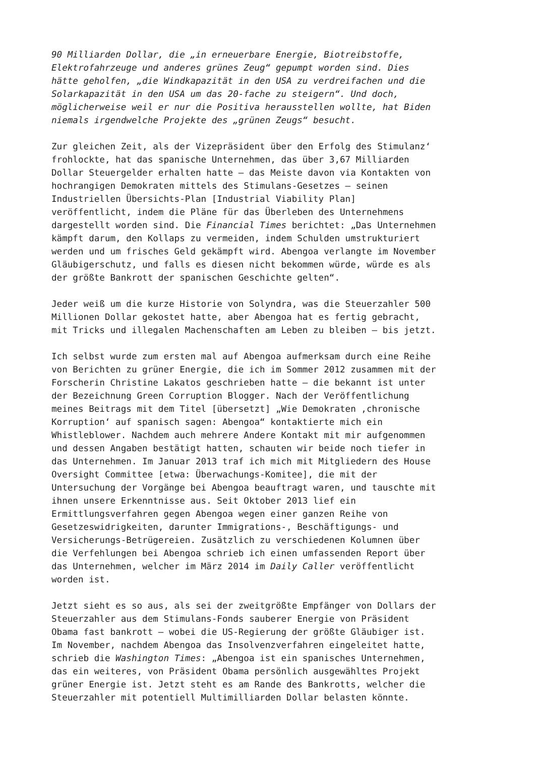90 Milliarden Dollar, die „in erneuerbare Energie, Biotreibstoffe, Elektrofahrzeuge und anderes grünes Zeug“ gepumpt worden sind. Dies hätte geholfen, „die Windkapazität in den USA zu verdreifachen und die Solarkapazität in den USA um das 20-fache zu steigern“. Und doch, möglicherweise weil er nur die Positiva herausstellen wollte, hat Biden niemals irgendwelche Projekte des „grünen Zeugs“ besucht.
Zur gleichen Zeit, als der Vizepräsident über den Erfolg des Stimulanz‘ frohlockte, hat das spanische Unternehmen, das über 3,67 Milliarden Dollar Steuergelder erhalten hatte – das Meiste davon via Kontakten von hochrangigen Demokraten mittels des Stimulans-Gesetzes – seinen Industriellen Übersichts-Plan [Industrial Viability Plan] veröffentlicht, indem die Pläne für das Überleben des Unternehmens dargestellt worden sind. Die Financial Times berichtet: „Das Unternehmen kämpft darum, den Kollaps zu vermeiden, indem Schulden umstrukturiert werden und um frisches Geld gekämpft wird. Abengoa verlangte im November Gläubigerschutz, und falls es diesen nicht bekommen würde, würde es als der größte Bankrott der spanischen Geschichte gelten“.
Jeder weiß um die kurze Historie von Solyndra, was die Steuerzahler 500 Millionen Dollar gekostet hatte, aber Abengoa hat es fertig gebracht, mit Tricks und illegalen Machenschaften am Leben zu bleiben – bis jetzt.
Ich selbst wurde zum ersten mal auf Abengoa aufmerksam durch eine Reihe von Berichten zu grüner Energie, die ich im Sommer 2012 zusammen mit der Forscherin Christine Lakatos geschrieben hatte – die bekannt ist unter der Bezeichnung Green Corruption Blogger. Nach der Veröffentlichung meines Beitrags mit dem Titel [übersetzt] „Wie Demokraten ‚chronische Korruption‘ auf spanisch sagen: Abengoa“ kontaktierte mich ein Whistleblower. Nachdem auch mehrere Andere Kontakt mit mir aufgenommen und dessen Angaben bestätigt hatten, schauten wir beide noch tiefer in das Unternehmen. Im Januar 2013 traf ich mich mit Mitgliedern des House Oversight Committee [etwa: Überwachungs-Komitee], die mit der Untersuchung der Vorgänge bei Abengoa beauftragt waren, und tauschte mit ihnen unsere Erkenntnisse aus. Seit Oktober 2013 lief ein Ermittlungsverfahren gegen Abengoa wegen einer ganzen Reihe von Gesetzeswidrigkeiten, darunter Immigrations-, Beschäftigungs- und Versicherungs-Betrügereien. Zusätzlich zu verschiedenen Kolumnen über die Verfehlungen bei Abengoa schrieb ich einen umfassenden Report über das Unternehmen, welcher im März 2014 im Daily Caller veröffentlicht worden ist.
Jetzt sieht es so aus, als sei der zweitgrößte Empfänger von Dollars der Steuerzahler aus dem Stimulans-Fonds sauberer Energie von Präsident Obama fast bankrott – wobei die US-Regierung der größte Gläubiger ist. Im November, nachdem Abengoa das Insolvenzverfahren eingeleitet hatte, schrieb die Washington Times: „Abengoa ist ein spanisches Unternehmen, das ein weiteres, von Präsident Obama persönlich ausgewähltes Projekt grüner Energie ist. Jetzt steht es am Rande des Bankrotts, welcher die Steuerzahler mit potentiell Multimilliarden Dollar belasten könnte.